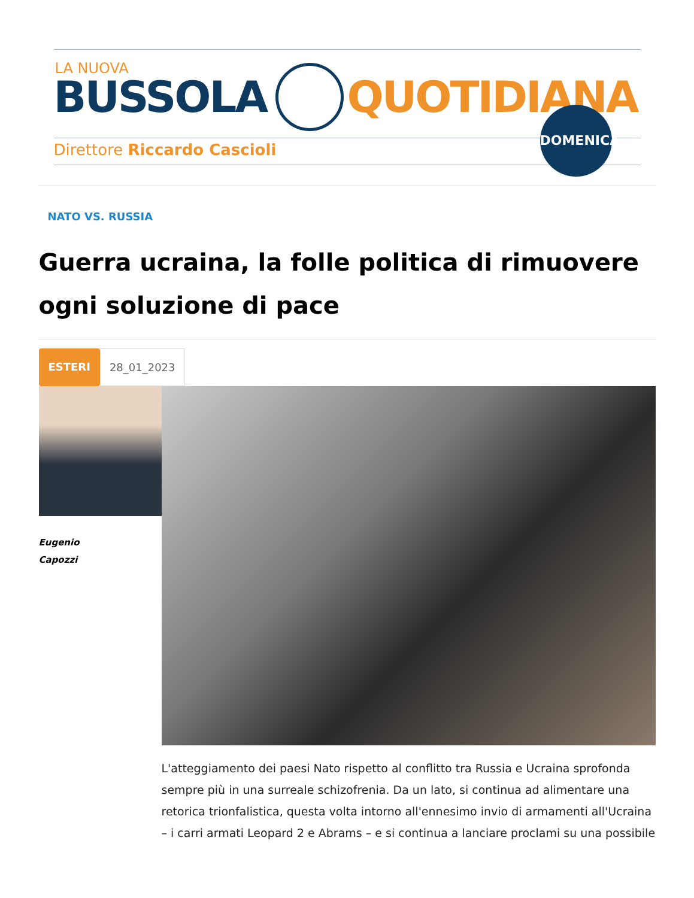LA NUOVA
BUSSOLA QUOTIDIANA
Direttore Riccardo Cascioli
DOMENICA
NATO VS. RUSSIA
Guerra ucraina, la folle politica di rimuovere ogni soluzione di pace
ESTERI 28_01_2023
Eugenio
Capozzi
L'atteggiamento dei paesi Nato rispetto al conflitto tra Russia e Ucraina sprofonda sempre più in una surreale schizofrenia. Da un lato, si continua ad alimentare una retorica trionfalistica, questa volta intorno all'ennesimo invio di armamenti all'Ucraina – i carri armati Leopard 2 e Abrams – e si continua a lanciare proclami su una possibile